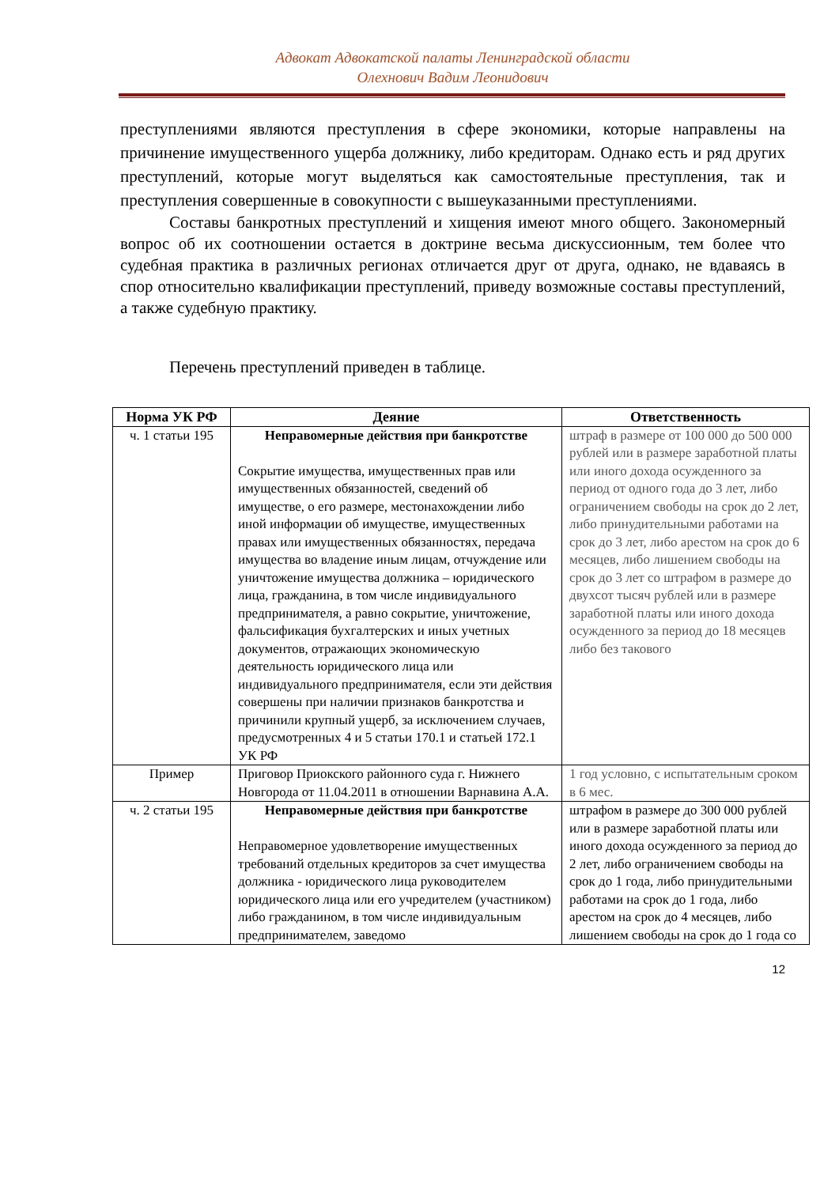Адвокат Адвокатской палаты Ленинградской области
Олехнович Вадим Леонидович
преступлениями являются преступления в сфере экономики, которые направлены на причинение имущественного ущерба должнику, либо кредиторам. Однако есть и ряд других преступлений, которые могут выделяться как самостоятельные преступления, так и преступления совершенные в совокупности с вышеуказанными преступлениями.
Составы банкротных преступлений и хищения имеют много общего. Закономерный вопрос об их соотношении остается в доктрине весьма дискуссионным, тем более что судебная практика в различных регионах отличается друг от друга, однако, не вдаваясь в спор относительно квалификации преступлений, приведу возможные составы преступлений, а также судебную практику.
Перечень преступлений приведен в таблице.
| Норма УК РФ | Деяние | Ответственность |
| --- | --- | --- |
| ч. 1 статьи 195 | Неправомерные действия при банкротстве Сокрытие имущества, имущественных прав или имущественных обязанностей, сведений об имуществе, о его размере, местонахождении либо иной информации об имуществе, имущественных правах или имущественных обязанностях, передача имущества во владение иным лицам, отчуждение или уничтожение имущества должника – юридического лица, гражданина, в том числе индивидуального предпринимателя, а равно сокрытие, уничтожение, фальсификация бухгалтерских и иных учетных документов, отражающих экономическую деятельность юридического лица или индивидуального предпринимателя, если эти действия совершены при наличии признаков банкротства и причинили крупный ущерб, за исключением случаев, предусмотренных 4 и 5 статьи 170.1 и статьей 172.1 УК РФ | штраф в размере от 100 000 до 500 000 рублей или в размере заработной платы или иного дохода осужденного за период от одного года до 3 лет, либо ограничением свободы на срок до 2 лет, либо принудительными работами на срок до 3 лет, либо арестом на срок до 6 месяцев, либо лишением свободы на срок до 3 лет со штрафом в размере до двухсот тысяч рублей или в размере заработной платы или иного дохода осужденного за период до 18 месяцев либо без такового |
| Пример | Приговор Приокского районного суда г. Нижнего Новгорода от 11.04.2011 в отношении Варнавина А.А. | 1 год условно, с испытательным сроком в 6 мес. |
| ч. 2 статьи 195 | Неправомерные действия при банкротстве Неправомерное удовлетворение имущественных требований отдельных кредиторов за счет имущества должника - юридического лица руководителем юридического лица или его учредителем (участником) либо гражданином, в том числе индивидуальным предпринимателем, заведомо | штрафом в размере до 300 000 рублей или в размере заработной платы или иного дохода осужденного за период до 2 лет, либо ограничением свободы на срок до 1 года, либо принудительными работами на срок до 1 года, либо арестом на срок до 4 месяцев, либо лишением свободы на срок до 1 года со |
12